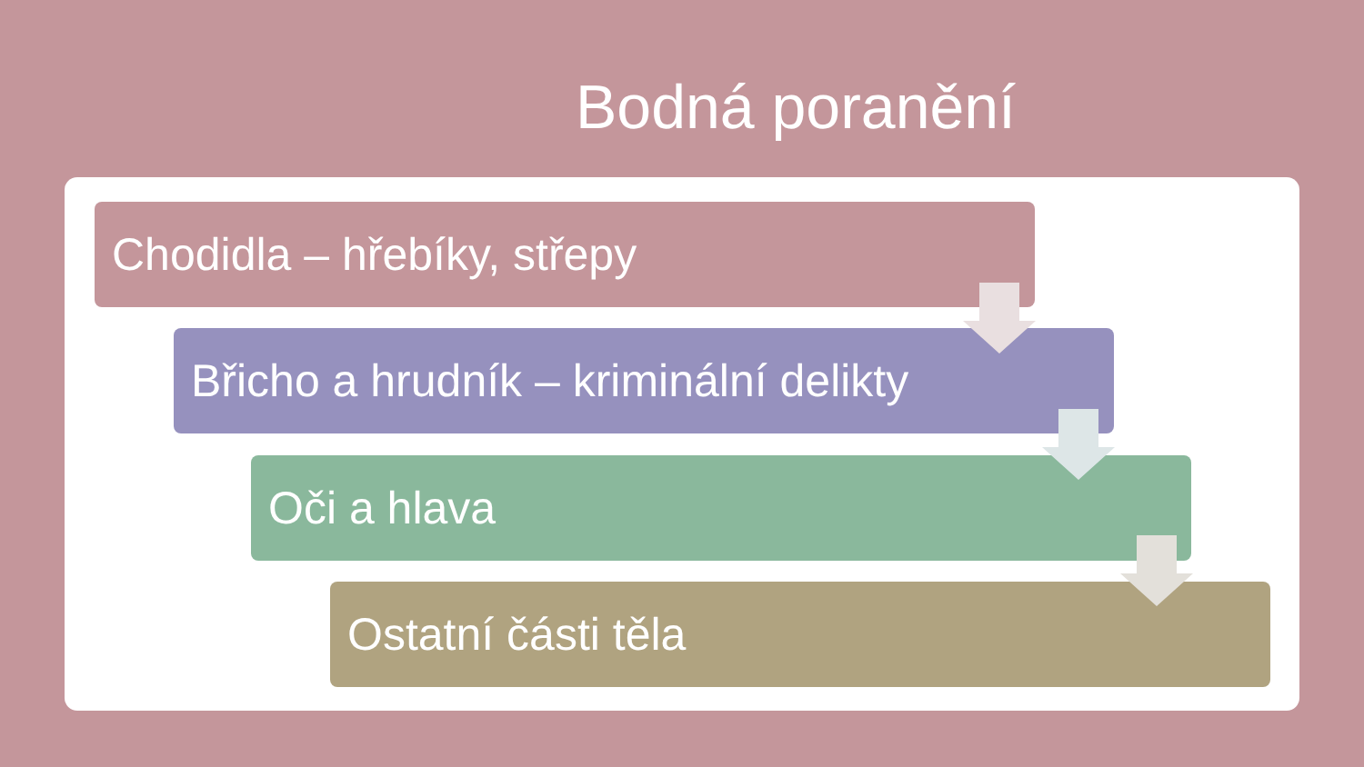Bodná poranění
Chodidla – hřebíky, střepy
Břicho a hrudník – kriminální delikty
Oči a hlava
Ostatní části těla